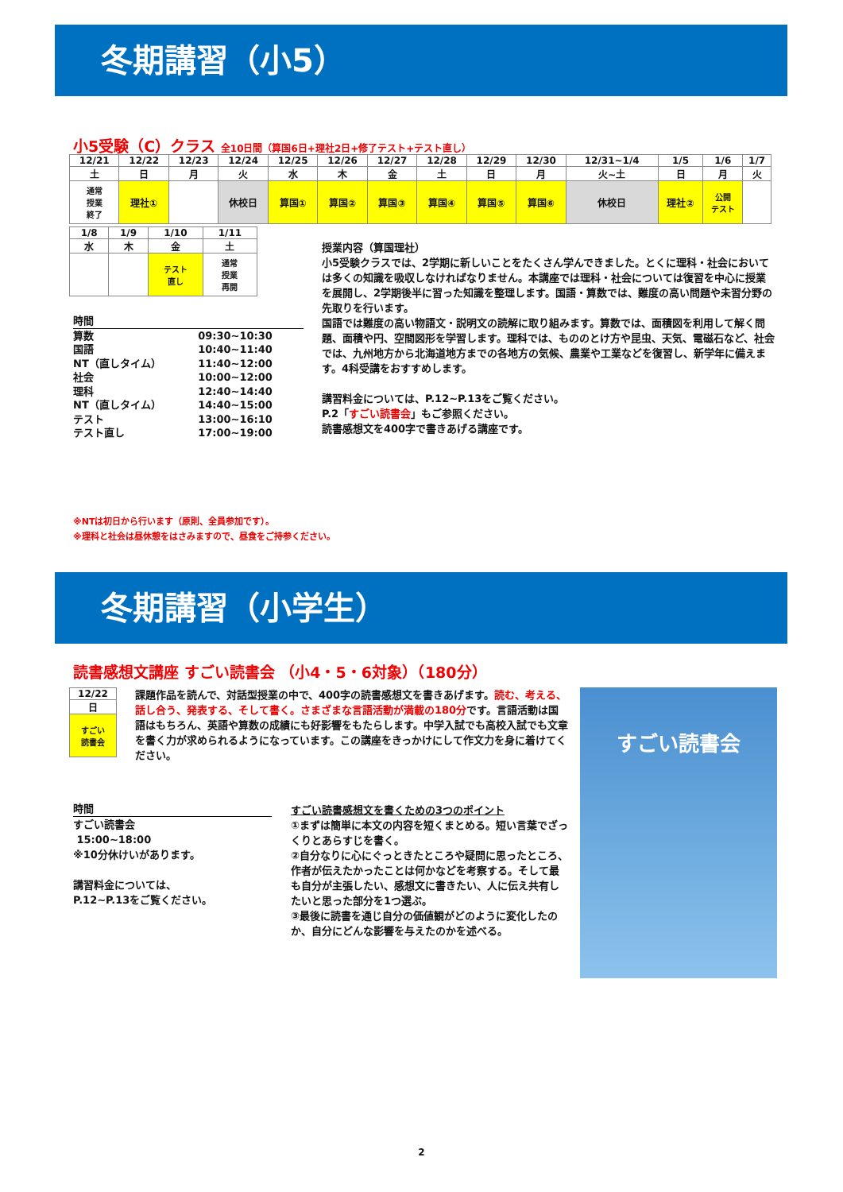冬期講習（小5）
小5受験（C）クラス 全10日間（算国6日+理社2日+修了テスト+テスト直し）
| 12/21 | 12/22 | 12/23 | 12/24 | 12/25 | 12/26 | 12/27 | 12/28 | 12/29 | 12/30 | 12/31~1/4 | 1/5 | 1/6 | 1/7 |
| 土 | 日 | 月 | 火 | 水 | 木 | 金 | 土 | 日 | 月 | 火~土 | 日 | 月 | 火 |
| 通常 授業 終了 | 理社① | | 休校日 | 算国① | 算国② | 算国③ | 算国④ | 算国⑤ | 算国⑥ | 休校日 | 理社② | 公開 テスト | |
| 1/8 | 1/9 | 1/10 | 1/11 |
| 水 | 木 | 金 | 土 |
| | | テスト 直し | 通常 授業 再開 |
時間
| 算数 | 09:30~10:30 |
| 国語 | 10:40~11:40 |
| NT（直しタイム） | 11:40~12:00 |
| 社会 | 10:00~12:00 |
| 理科 | 12:40~14:40 |
| NT（直しタイム） | 14:40~15:00 |
| テスト | 13:00~16:10 |
| テスト直し | 17:00~19:00 |
授業内容（算国理社）
小5受験クラスでは、2学期に新しいことをたくさん学んできました。とくに理科・社会においては多くの知識を吸収しなければなりません。本講座では理科・社会については復習を中心に授業を展開し、2学期後半に習った知識を整理します。国語・算数では、難度の高い問題や未習分野の先取りを行います。
国語では難度の高い物語文・説明文の読解に取り組みます。算数では、面積図を利用して解く問題、面積や円、空間図形を学習します。理科では、もののとけ方や昆虫、天気、電磁石など、社会では、九州地方から北海道地方までの各地方の気候、農業や工業などを復習し、新学年に備えます。4科受講をおすすめします。
講習料金については、P.12~P.13をご覧ください。
P.2「すごい読書会」もご参照ください。
読書感想文を400字で書きあげる講座です。
※NTは初日から行います（原則、全員参加です）。
※理科と社会は昼休憩をはさみますので、昼食をご持参ください。
冬期講習（小学生）
読書感想文講座 すごい読書会 （小4・5・6対象）（180分）
| 12/22 |
| 日 |
| すごい 読書会 |
課題作品を読んで、対話型授業の中で、400字の読書感想文を書きあげます。読む、考える、話し合う、発表する、そして書く。さまざまな言語活動が満載の180分です。言語活動は国語はもちろん、英語や算数の成績にも好影響をもたらします。中学入試でも高校入試でも文章を書く力が求められるようになっています。この講座をきっかけにして作文力を身に着けてください。
すごい読書会
時間
すごい読書会
15:00~18:00
※10分休けいがあります。
講習料金については、
P.12~P.13をご覧ください。
すごい読書感想文を書くための3つのポイント
①まずは簡単に本文の内容を短くまとめる。短い言葉でざっくりとあらすじを書く。
②自分なりに心にぐっときたところや疑問に思ったところ、作者が伝えたかったことは何かなどを考察する。そして最も自分が主張したい、感想文に書きたい、人に伝え共有したいと思った部分を1つ選ぶ。
③最後に読書を通じ自分の価値観がどのように変化したのか、自分にどんな影響を与えたのかを述べる。
2